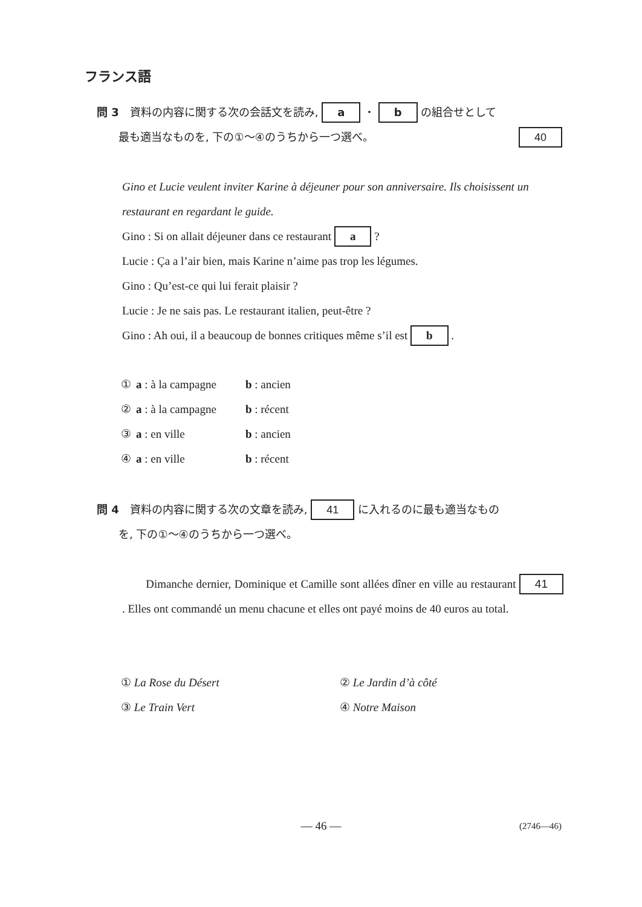フランス語
問 3　資料の内容に関する次の会話文を読み, a ・ b の組合せとして
　　最も適当なものを, 下の①～④のうちから一つ選べ。 40
Gino et Lucie veulent inviter Karine à déjeuner pour son anniversaire. Ils choisissent un restaurant en regardant le guide.
Gino : Si on allait déjeuner dans ce restaurant a ?
Lucie : Ça a l’air bien, mais Karine n’aime pas trop les légumes.
Gino : Qu’est-ce qui lui ferait plaisir ?
Lucie : Je ne sais pas. Le restaurant italien, peut-être ?
Gino : Ah oui, il a beaucoup de bonnes critiques même s’il est b .
| ① | a : à la campagne | b : ancien |
| ② | a : à la campagne | b : récent |
| ③ | a : en ville | b : ancien |
| ④ | a : en ville | b : récent |
問 4　資料の内容に関する次の文章を読み, 41 に入れるのに最も適当なもの
　　を, 下の①～④のうちから一つ選べ。
　　Dimanche dernier, Dominique et Camille sont allées dîner en ville au restaurant 41 . Elles ont commandé un menu chacune et elles ont payé moins de 40 euros au total.
| ① La Rose du Désert | ② Le Jardin d’à côté |
| ③ Le Train Vert | ④ Notre Maison |
— 46 — (2746—46)